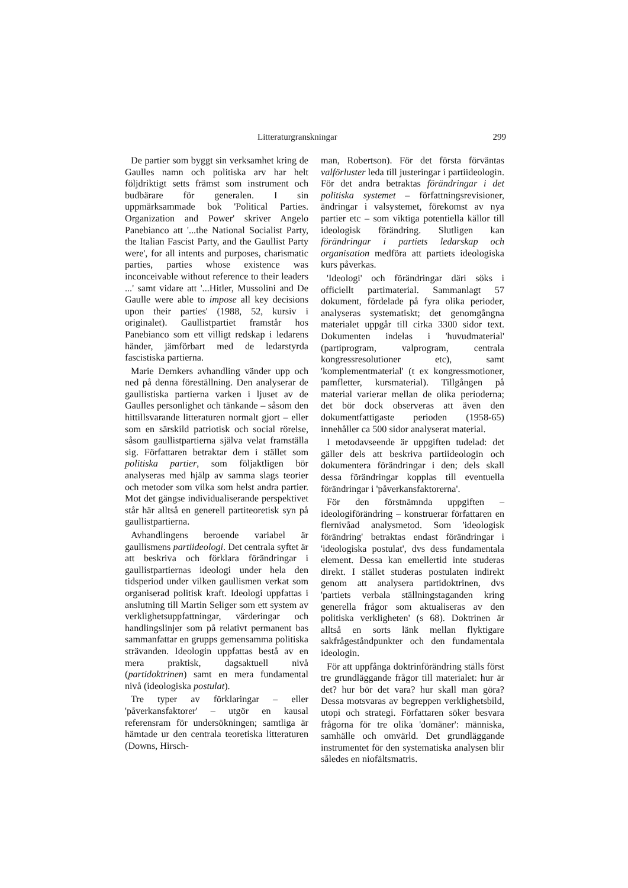Litteraturgranskningar 299
De partier som byggt sin verksamhet kring de Gaulles namn och politiska arv har helt följdriktigt setts främst som instrument och budbärare för generalen. I sin uppmärksammade bok 'Political Parties. Organization and Power' skriver Angelo Panebianco att '...the National Socialist Party, the Italian Fascist Party, and the Gaullist Party were', for all intents and purposes, charismatic parties, parties whose existence was inconceivable without reference to their leaders ...' samt vidare att '...Hitler, Mussolini and De Gaulle were able to impose all key decisions upon their parties' (1988, 52, kursiv i originalet). Gaullistpartiet framstår hos Panebianco som ett villigt redskap i ledarens händer, jämförbart med de ledarstyrda fascistiska partierna.
Marie Demkers avhandling vänder upp och ned på denna föreställning. Den analyserar de gaullistiska partierna varken i ljuset av de Gaulles personlighet och tänkande – såsom den hittillsvarande litteraturen normalt gjort – eller som en särskild patriotisk och social rörelse, såsom gaullistpartierna själva velat framställa sig. Författaren betraktar dem i stället som politiska partier, som följaktligen bör analyseras med hjälp av samma slags teorier och metoder som vilka som helst andra partier. Mot det gängse individualiserande perspektivet står här alltså en generell partiteoretisk syn på gaullistpartierna.
Avhandlingens beroende variabel är gaullismens partiideologi. Det centrala syftet är att beskriva och förklara förändringar i gaullistpartiernas ideologi under hela den tidsperiod under vilken gaullismen verkat som organiserad politisk kraft. Ideologi uppfattas i anslutning till Martin Seliger som ett system av verklighetsuppfattningar, värderingar och handlingslinjer som på relativt permanent bas sammanfattar en grupps gemensamma politiska strävanden. Ideologin uppfattas bestå av en mera praktisk, dagsaktuell nivå (partidoktrinen) samt en mera fundamental nivå (ideologiska postulat).
Tre typer av förklaringar – eller 'påverkansfaktorer' – utgör en kausal referensram för undersökningen; samtliga är hämtade ur den centrala teoretiska litteraturen (Downs, Hirsch-
man, Robertson). För det första förväntas valförluster leda till justeringar i partiideologin. För det andra betraktas förändringar i det politiska systemet – författningsrevisioner, ändringar i valsystemet, förekomst av nya partier etc – som viktiga potentiella källor till ideologisk förändring. Slutligen kan förändringar i partiets ledarskap och organisation medföra att partiets ideologiska kurs påverkas.
'Ideologi' och förändringar däri söks i officiellt partimaterial. Sammanlagt 57 dokument, fördelade på fyra olika perioder, analyseras systematiskt; det genomgångna materialet uppgår till cirka 3300 sidor text. Dokumenten indelas i 'huvudmaterial' (partiprogram, valprogram, centrala kongressresolutioner etc), samt 'komplementmaterial' (t ex kongressmotioner, pamfletter, kursmaterial). Tillgången på material varierar mellan de olika perioderna; det bör dock observeras att även den dokumentfattigaste perioden (1958-65) innehåller ca 500 sidor analyserat material.
I metodavseende är uppgiften tudelad: det gäller dels att beskriva partiideologin och dokumentera förändringar i den; dels skall dessa förändringar kopplas till eventuella förändringar i 'påverkansfaktorerna'.
För den förstnämnda uppgiften – ideologiförändring – konstruerar författaren en flernivåad analysmetod. Som 'ideologisk förändring' betraktas endast förändringar i 'ideologiska postulat', dvs dess fundamentala element. Dessa kan emellertid inte studeras direkt. I stället studeras postulaten indirekt genom att analysera partidoktrinen, dvs 'partiets verbala ställningstaganden kring generella frågor som aktualiseras av den politiska verkligheten' (s 68). Doktrinen är alltså en sorts länk mellan flyktigare sakfrågeståndpunkter och den fundamentala ideologin.
För att uppfånga doktrinförändring ställs först tre grundläggande frågor till materialet: hur är det? hur bör det vara? hur skall man göra? Dessa motsvaras av begreppen verklighetsbild, utopi och strategi. Författaren söker besvara frågorna för tre olika 'domäner': människa, samhälle och omvärld. Det grundläggande instrumentet för den systematiska analysen blir således en niofältsmatris.